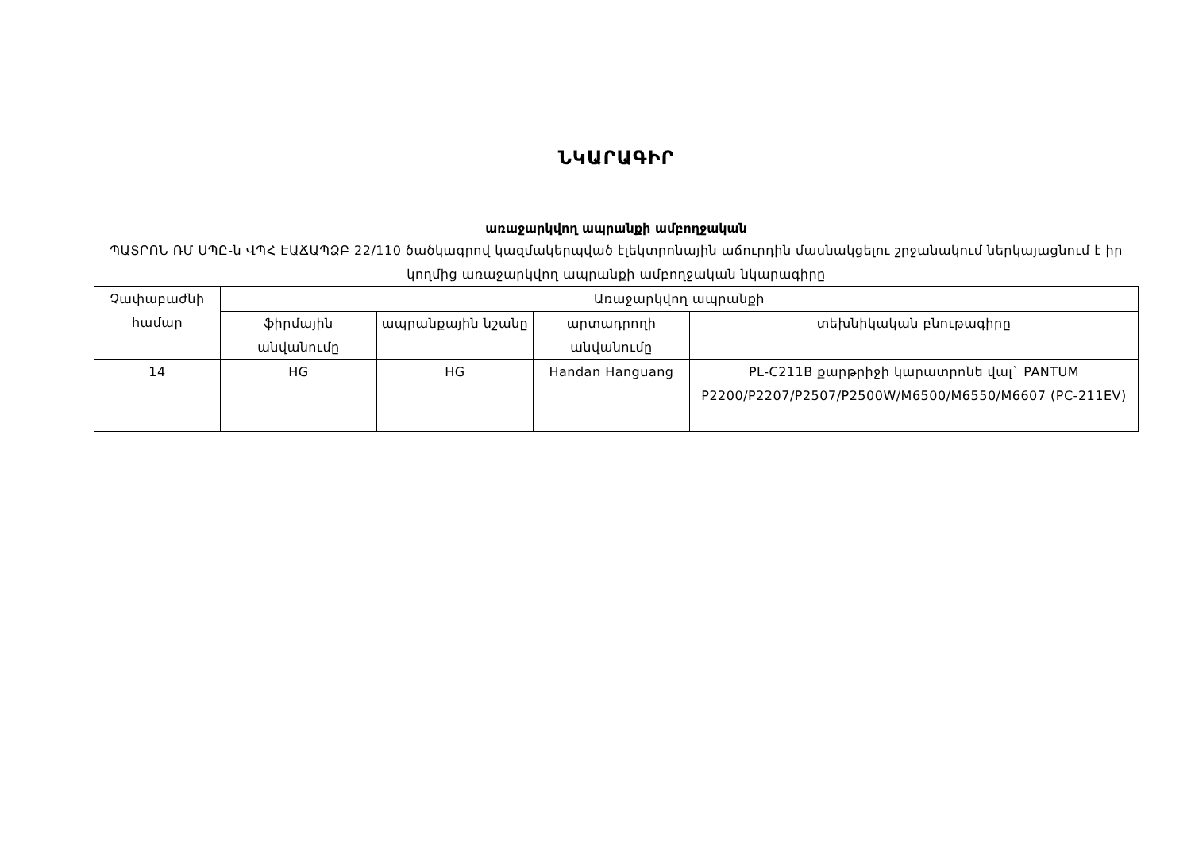ՆԿԱՐԱԳԻՐ
առաջարկվող ապրանքի ամբողջական
ՊԱՏՐՈՆ ՌՄ ՍՊԸ-ն ՎՊՀ ԷԱՃԱՊՁԲ 22/110 ծածկագրով կազմակերպված էլեկտրոնային աճուրդին մասնակցելու շրջանակում ներկայացնում է իր կողմից առաջարկվող ապրանքի ամբողջական նկարագիրը
| Չափաբաժնի համար | Առաջարկվող ապրանքի | | | |
| --- | --- | --- | --- | --- |
| | ֆիրմային անվանումը | ապրանքային նշանը | արտադրողի անվանումը | տեխնիկական բնութագիրը |
| 14 | HG | HG | Handan Hanguang | PL-C211B քարթրիջի կարատրոնե վալ` PANTUM P2200/P2207/P2507/P2500W/M6500/M6550/M6607 (PC-211EV) |